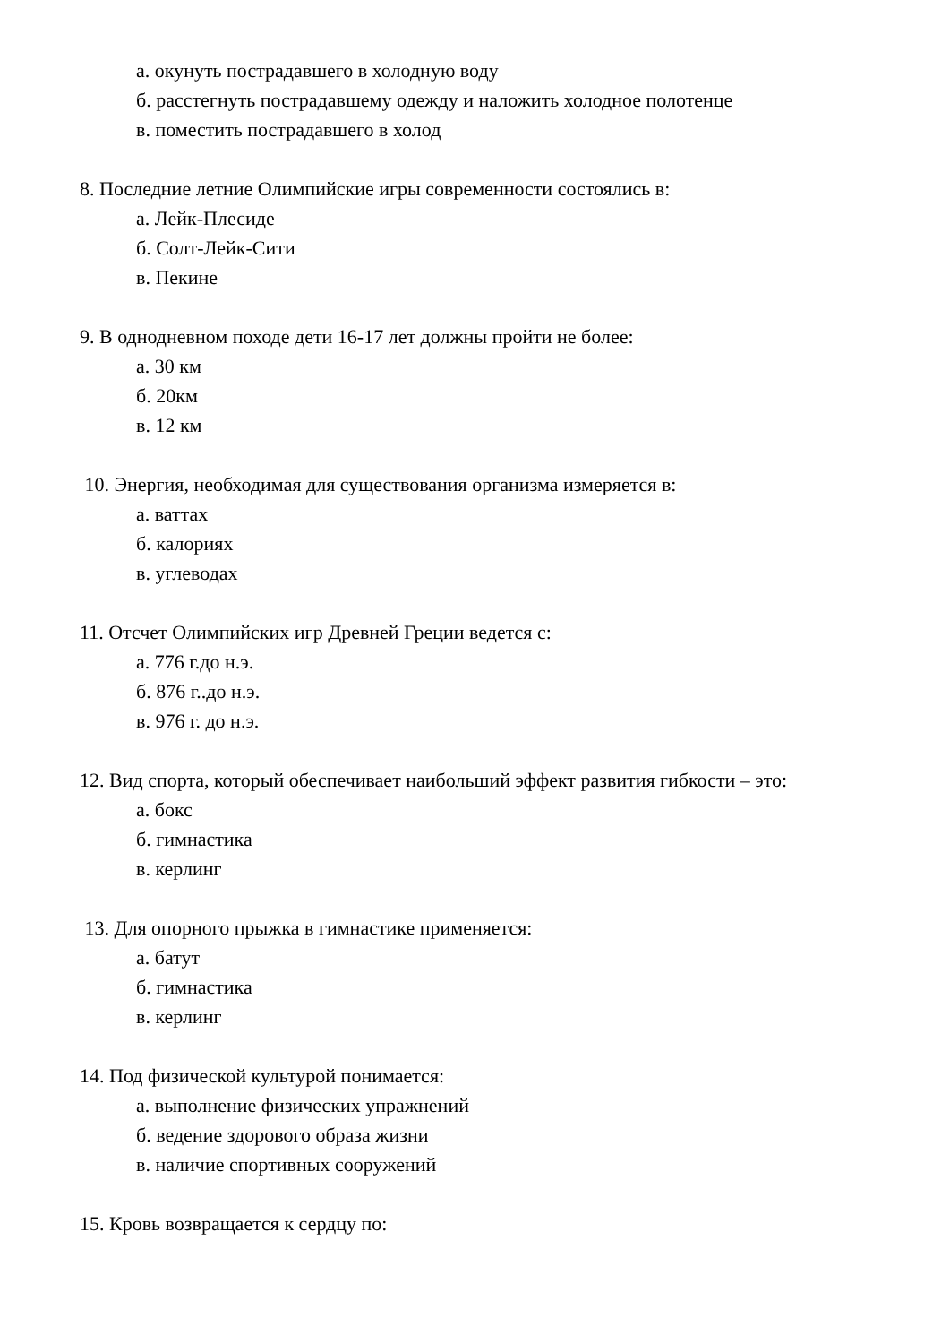а. окунуть пострадавшего в холодную воду
б. расстегнуть пострадавшему одежду и наложить холодное полотенце
в. поместить пострадавшего в холод
8. Последние летние Олимпийские игры современности состоялись в:
а. Лейк-Плесиде
б. Солт-Лейк-Сити
в. Пекине
9. В однодневном походе дети 16-17 лет должны пройти не более:
а. 30 км
б. 20км
в. 12 км
10. Энергия, необходимая для существования организма измеряется в:
а. ваттах
б. калориях
в. углеводах
11. Отсчет Олимпийских игр Древней Греции ведется с:
а. 776 г.до н.э.
б. 876 г..до н.э.
в. 976 г. до н.э.
12. Вид спорта, который обеспечивает наибольший эффект развития гибкости – это:
а. бокс
б. гимнастика
в. керлинг
13. Для опорного прыжка в гимнастике применяется:
а. батут
б. гимнастика
в. керлинг
14. Под физической культурой понимается:
а. выполнение физических упражнений
б. ведение здорового образа жизни
в. наличие спортивных сооружений
15. Кровь возвращается к сердцу по: